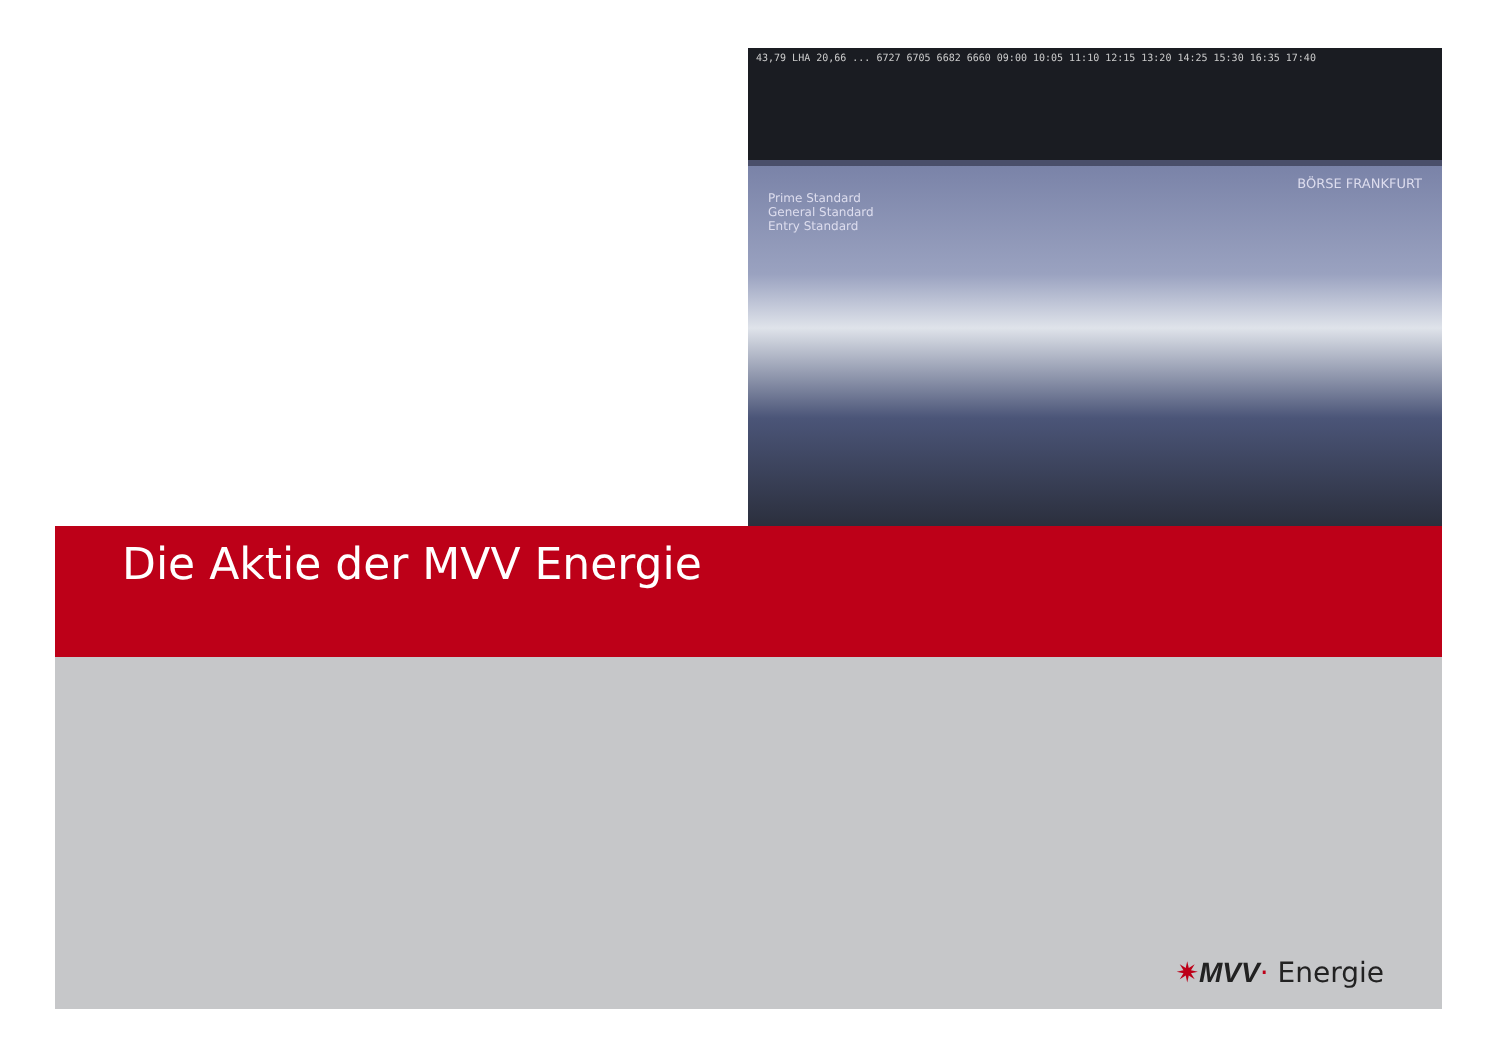43,79 LHA 20,66 ... 6727 6705 6682 6660 09:00 10:05 11:10 12:15 13:20 14:25 15:30 16:35 17:40
BÖRSE FRANKFURT
Prime Standard
General Standard
Entry Standard
Die Aktie der MVV Energie
✷MVV· Energie